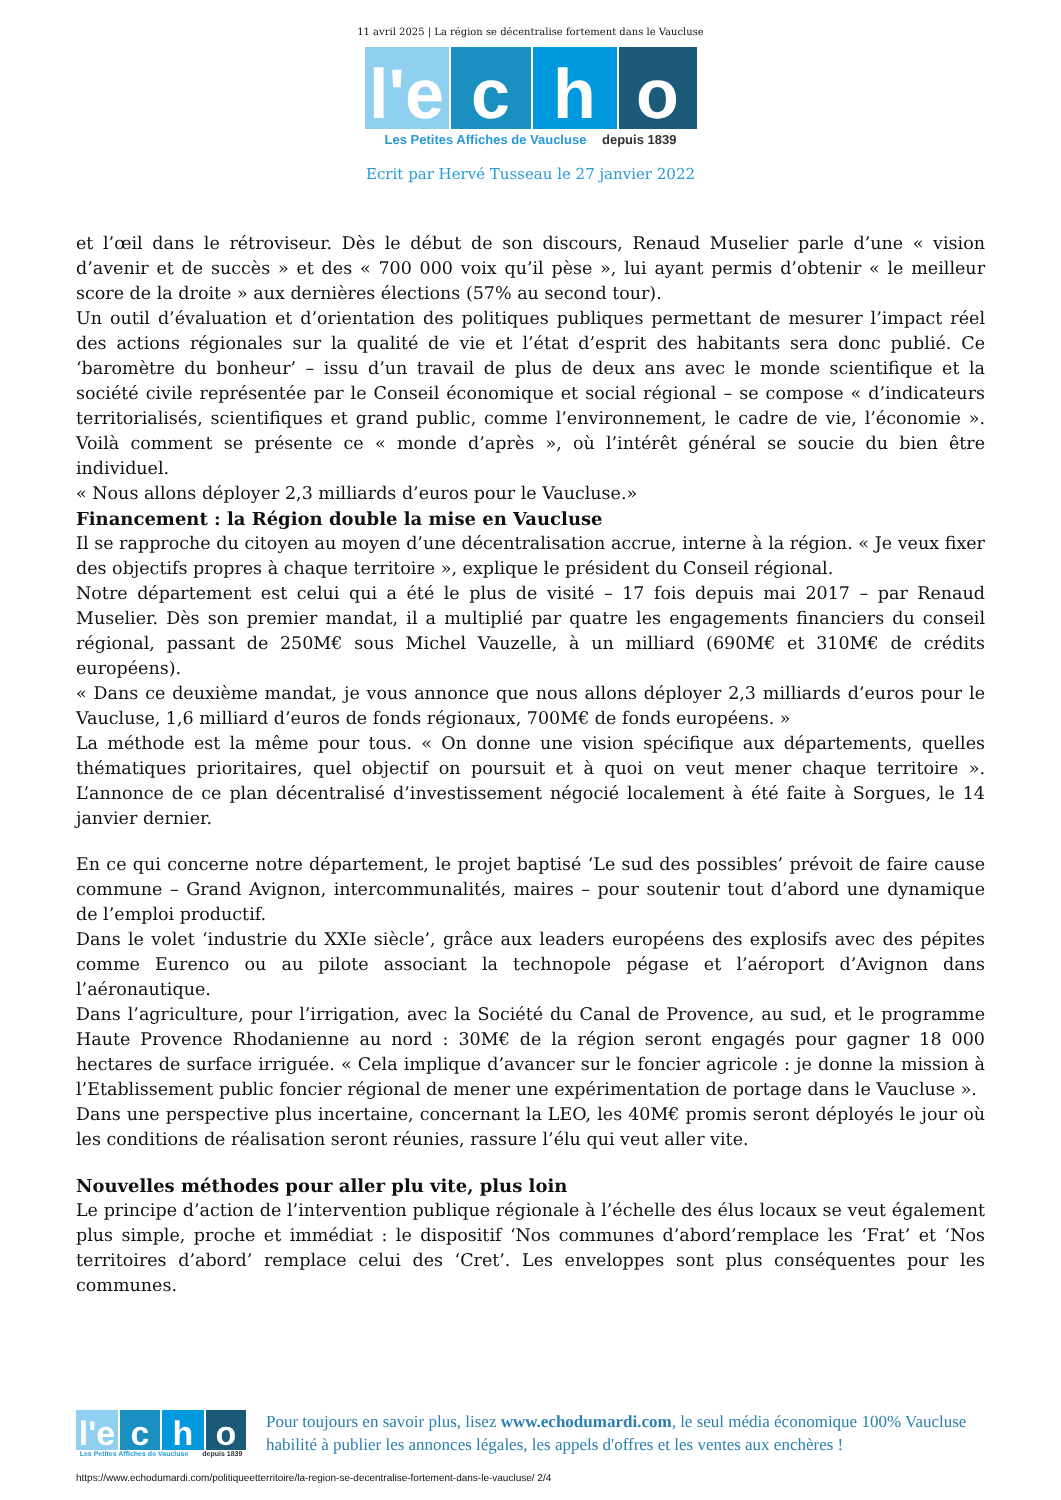11 avril 2025 | La région se décentralise fortement dans le Vaucluse
l'e
c
h
o
Les Petites Affiches de Vaucluse depuis 1839
Ecrit par Hervé Tusseau le 27 janvier 2022
et l’œil dans le rétroviseur. Dès le début de son discours, Renaud Muselier parle d’une « vision d’avenir et de succès » et des « 700 000 voix qu’il pèse », lui ayant permis d’obtenir « le meilleur score de la droite » aux dernières élections (57% au second tour).
Un outil d’évaluation et d’orientation des politiques publiques permettant de mesurer l’impact réel des actions régionales sur la qualité de vie et l’état d’esprit des habitants sera donc publié. Ce ‘baromètre du bonheur’ – issu d’un travail de plus de deux ans avec le monde scientifique et la société civile représentée par le Conseil économique et social régional – se compose « d’indicateurs territorialisés, scientifiques et grand public, comme l’environnement, le cadre de vie, l’économie ». Voilà comment se présente ce « monde d’après », où l’intérêt général se soucie du bien être individuel.
« Nous allons déployer 2,3 milliards d’euros pour le Vaucluse.»
Financement : la Région double la mise en Vaucluse
Il se rapproche du citoyen au moyen d’une décentralisation accrue, interne à la région. « Je veux fixer des objectifs propres à chaque territoire », explique le président du Conseil régional.
Notre département est celui qui a été le plus de visité – 17 fois depuis mai 2017 – par Renaud Muselier. Dès son premier mandat, il a multiplié par quatre les engagements financiers du conseil régional, passant de 250M€ sous Michel Vauzelle, à un milliard (690M€ et 310M€ de crédits européens).
« Dans ce deuxième mandat, je vous annonce que nous allons déployer 2,3 milliards d’euros pour le Vaucluse, 1,6 milliard d’euros de fonds régionaux, 700M€ de fonds européens. »
La méthode est la même pour tous. « On donne une vision spécifique aux départements, quelles thématiques prioritaires, quel objectif on poursuit et à quoi on veut mener chaque territoire ». L’annonce de ce plan décentralisé d’investissement négocié localement à été faite à Sorgues, le 14 janvier dernier.
En ce qui concerne notre département, le projet baptisé ‘Le sud des possibles’ prévoit de faire cause commune – Grand Avignon, intercommunalités, maires – pour soutenir tout d’abord une dynamique de l’emploi productif.
Dans le volet ‘industrie du XXIe siècle’, grâce aux leaders européens des explosifs avec des pépites comme Eurenco ou au pilote associant la technopole pégase et l’aéroport d’Avignon dans l’aéronautique.
Dans l’agriculture, pour l’irrigation, avec la Société du Canal de Provence, au sud, et le programme Haute Provence Rhodanienne au nord : 30M€ de la région seront engagés pour gagner 18 000 hectares de surface irriguée. « Cela implique d’avancer sur le foncier agricole : je donne la mission à l’Etablissement public foncier régional de mener une expérimentation de portage dans le Vaucluse ».
Dans une perspective plus incertaine, concernant la LEO, les 40M€ promis seront déployés le jour où les conditions de réalisation seront réunies, rassure l’élu qui veut aller vite.
Nouvelles méthodes pour aller plu vite, plus loin
Le principe d’action de l’intervention publique régionale à l’échelle des élus locaux se veut également plus simple, proche et immédiat : le dispositif ‘Nos communes d’abord’remplace les ‘Frat’ et ‘Nos territoires d’abord’ remplace celui des ‘Cret’. Les enveloppes sont plus conséquentes pour les communes.
l'e
c
h
o
Les Petites Affiches de Vaucluse depuis 1839
Pour toujours en savoir plus, lisez www.echodumardi.com, le seul média économique 100% Vaucluse habilité à publier les annonces légales, les appels d'offres et les ventes aux enchères !
https://www.echodumardi.com/politiqueetterritoire/la-region-se-decentralise-fortement-dans-le-vaucluse/ 2/4